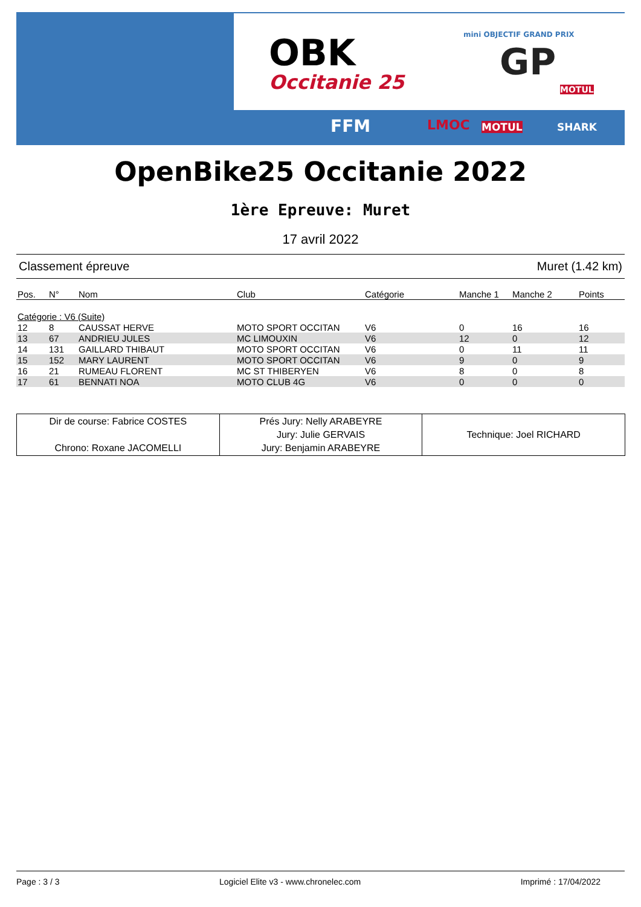OBK
Occitanie 25
mini OBJECTIF GRAND PRIX
GP
MOTUL
FFM LMOC MOTUL SHARK
OpenBike25 Occitanie 2022
1ère Epreuve: Muret
17 avril 2022
Classement épreuve Muret (1.42 km)
| Pos. | N° | Nom | Club | Catégorie | Manche 1 | Manche 2 | Points |
| --- | --- | --- | --- | --- | --- | --- | --- |
| Catégorie : V6 (Suite) | | | | | | | |
| 12 | 8 | CAUSSAT HERVE | MOTO SPORT OCCITAN | V6 | 0 | 16 | 16 |
| 13 | 67 | ANDRIEU JULES | MC LIMOUXIN | V6 | 12 | 0 | 12 |
| 14 | 131 | GAILLARD THIBAUT | MOTO SPORT OCCITAN | V6 | 0 | 11 | 11 |
| 15 | 152 | MARY LAURENT | MOTO SPORT OCCITAN | V6 | 9 | 0 | 9 |
| 16 | 21 | RUMEAU FLORENT | MC ST THIBERYEN | V6 | 8 | 0 | 8 |
| 17 | 61 | BENNATI NOA | MOTO CLUB 4G | V6 | 0 | 0 | 0 |
| Dir de course: Fabrice COSTES Chrono: Roxane JACOMELLI | Prés Jury: Nelly ARABEYRE Jury: Julie GERVAIS Jury: Benjamin ARABEYRE | Technique: Joel RICHARD |
Page : 3 / 3 Logiciel Elite v3 - www.chronelec.com Imprimé : 17/04/2022